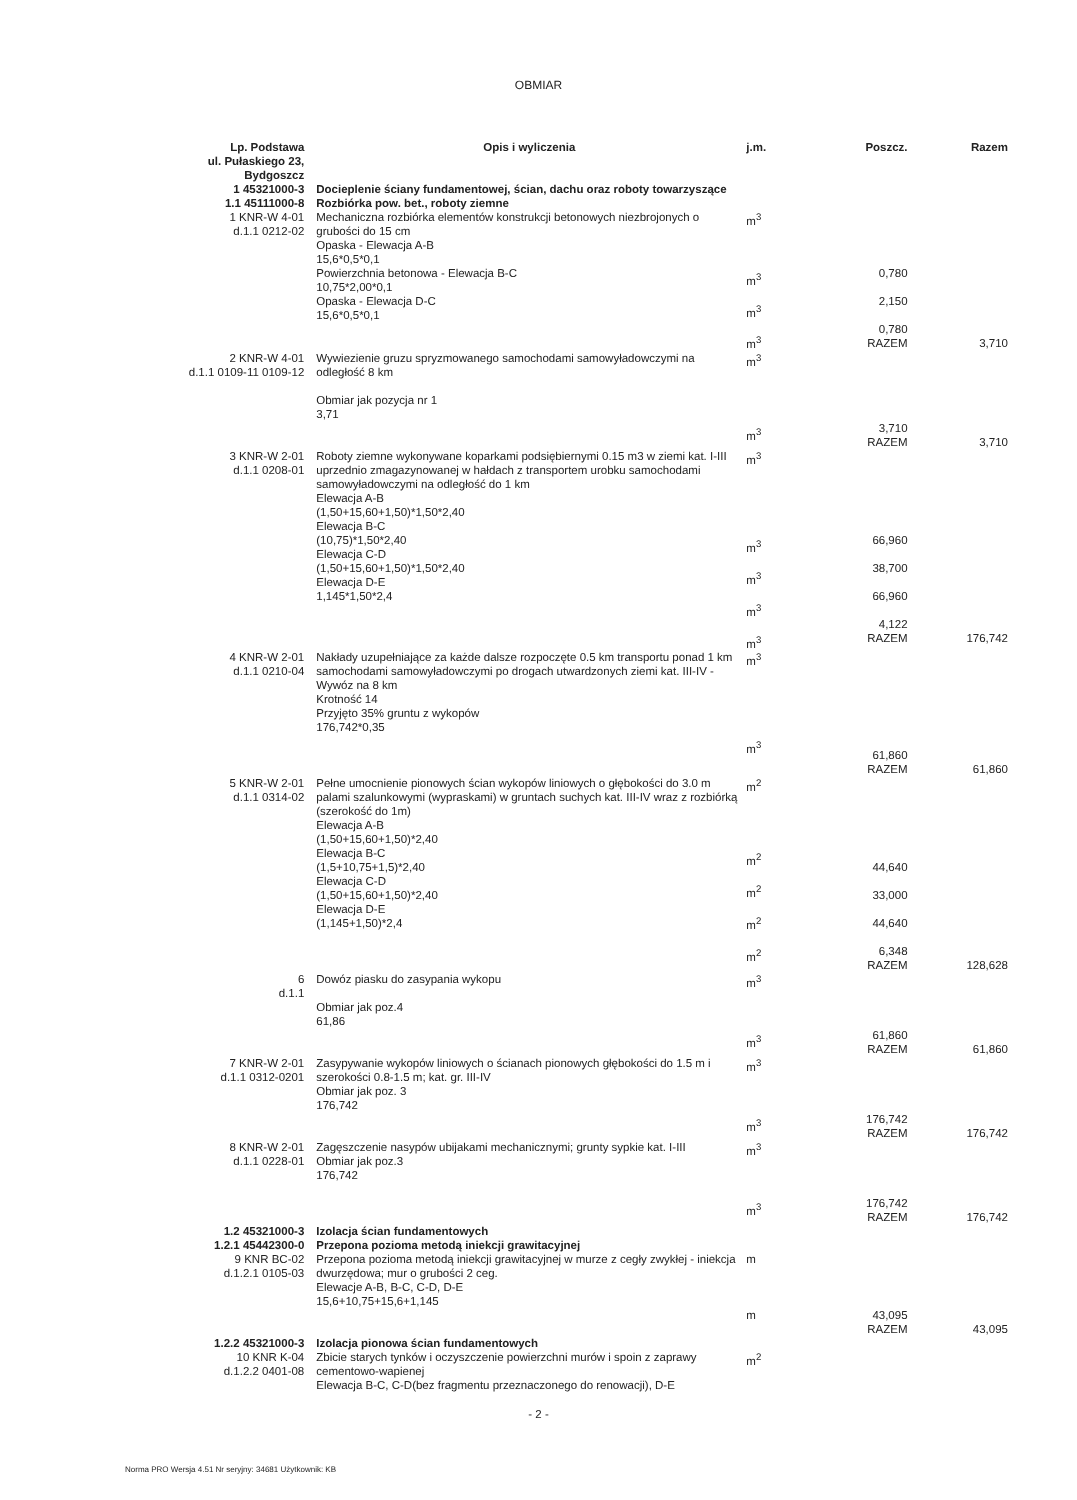OBMIAR
| Lp. Podstawa ul. Pułaskiego 23, Bydgoszcz | Opis i wyliczenia | j.m. | Poszcz. | Razem |
| --- | --- | --- | --- | --- |
| 1 45321000-3 1.1 45111000-8 | Docieplenie ściany fundamentowej, ścian, dachu oraz roboty towarzyszące Rozbiórka pow. bet., roboty ziemne | | | |
| 1 KNR-W 4-01 d.1.1 0212-02 | Mechaniczna rozbiórka elementów konstrukcji betonowych niezbrojonych o grubości do 15 cm Opaska - Elewacja A-B 15,6*0,5*0,1 Powierzchnia betonowa - Elewacja B-C 10,75*2,00*0,1 Opaska - Elewacja D-C 15,6*0,5*0,1 | m<sup>3</sup> m<sup>3</sup> m<sup>3</sup> m<sup>3</sup> | 0,780 2,150 0,780 RAZEM | 3,710 |
| 2 KNR-W 4-01 d.1.1 0109-11 0109-12 | Wywiezienie gruzu spryzmowanego samochodami samowyładowczymi na odległość 8 km Obmiar jak pozycja nr 1 3,71 | m<sup>3</sup> m<sup>3</sup> | 3,710 RAZEM | 3,710 |
| 3 KNR-W 2-01 d.1.1 0208-01 | Roboty ziemne wykonywane koparkami podsiębiernymi 0.15 m3 w ziemi kat. I-III uprzednio zmagazynowanej w hałdach z transportem urobku samochodami samowyładowczymi na odległość do 1 km Elewacja A-B (1,50+15,60+1,50)*1,50*2,40 Elewacja B-C (10,75)*1,50*2,40 Elewacja C-D (1,50+15,60+1,50)*1,50*2,40 Elewacja D-E 1,145*1,50*2,4 | m<sup>3</sup> m<sup>3</sup> m<sup>3</sup> m<sup>3</sup> m<sup>3</sup> | 66,960 38,700 66,960 4,122 RAZEM | 176,742 |
| 4 KNR-W 2-01 d.1.1 0210-04 | Nakłady uzupełniające za każde dalsze rozpoczęte 0.5 km transportu ponad 1 km samochodami samowyładowczymi po drogach utwardzonych ziemi kat. III-IV - Wywóz na 8 km Krotność 14 Przyjęto 35% gruntu z wykopów 176,742*0,35 | m<sup>3</sup> m<sup>3</sup> | 61,860 RAZEM | 61,860 |
| 5 KNR-W 2-01 d.1.1 0314-02 | Pełne umocnienie pionowych ścian wykopów liniowych o głębokości do 3.0 m palami szalunkowymi (wypraskami) w gruntach suchych kat. III-IV wraz z rozbiórką (szerokość do 1m) Elewacja A-B (1,50+15,60+1,50)*2,40 Elewacja B-C (1,5+10,75+1,5)*2,40 Elewacja C-D (1,50+15,60+1,50)*2,40 Elewacja D-E (1,145+1,50)*2,4 | m<sup>2</sup> m<sup>2</sup> m<sup>2</sup> m<sup>2</sup> m<sup>2</sup> | 44,640 33,000 44,640 6,348 RAZEM | 128,628 |
| 6 d.1.1 | Dowóz piasku do zasypania wykopu Obmiar jak poz.4 61,86 | m<sup>3</sup> m<sup>3</sup> | 61,860 RAZEM | 61,860 |
| 7 KNR-W 2-01 d.1.1 0312-0201 | Zasypywanie wykopów liniowych o ścianach pionowych głębokości do 1.5 m i szerokości 0.8-1.5 m; kat. gr. III-IV Obmiar jak poz. 3 176,742 | m<sup>3</sup> m<sup>3</sup> | 176,742 RAZEM | 176,742 |
| 8 KNR-W 2-01 d.1.1 0228-01 | Zagęszczenie nasypów ubijakami mechanicznymi; grunty sypkie kat. I-III Obmiar jak poz.3 176,742 | m<sup>3</sup> m<sup>3</sup> | 176,742 RAZEM | 176,742 |
| 1.2 45321000-3 1.2.1 45442300-0 | Izolacja ścian fundamentowych Przepona pozioma metodą iniekcji grawitacyjnej | | | |
| 9 KNR BC-02 d.1.2.1 0105-03 | Przepona pozioma metodą iniekcji grawitacyjnej w murze z cegły zwykłej - iniekcja dwurzędowa; mur o grubości 2 ceg. Elewacje A-B, B-C, C-D, D-E 15,6+10,75+15,6+1,145 | m m | 43,095 RAZEM | 43,095 |
| 1.2.2 45321000-3 10 KNR K-04 d.1.2.2 0401-08 | Izolacja pionowa ścian fundamentowych Zbicie starych tynków i oczyszczenie powierzchni murów i spoin z zaprawy cementowo-wapienej Elewacja B-C, C-D(bez fragmentu przeznaczonego do renowacji), D-E | m<sup>2</sup> | | |
- 2 -
Norma PRO Wersja 4.51 Nr seryjny: 34681 Użytkownik: KB